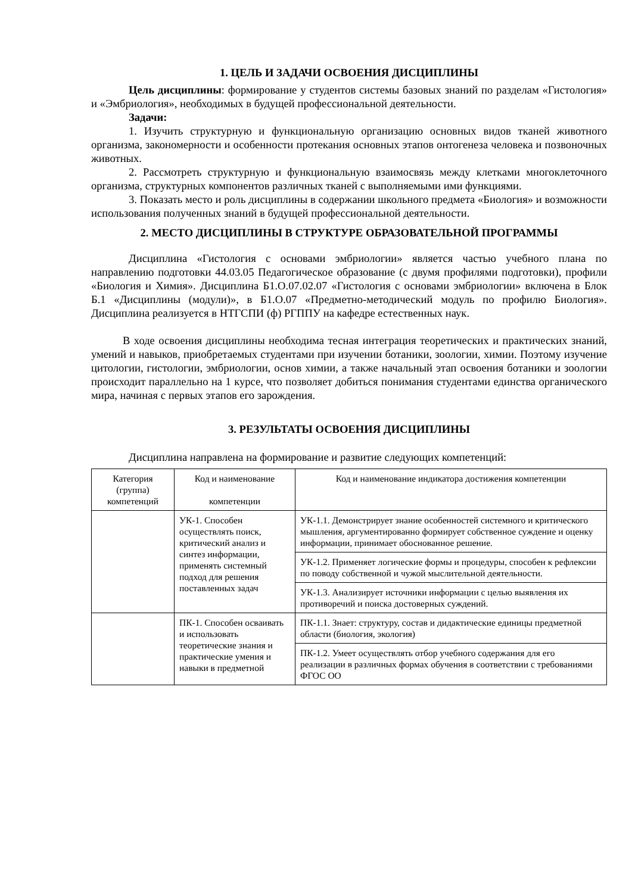1. ЦЕЛЬ И ЗАДАЧИ ОСВОЕНИЯ ДИСЦИПЛИНЫ
Цель дисциплины: формирование у студентов системы базовых знаний по разделам «Гистология» и «Эмбриология», необходимых в будущей профессиональной деятельности.
Задачи:
1. Изучить структурную и функциональную организацию основных видов тканей животного организма, закономерности и особенности протекания основных этапов онтогенеза человека и позвоночных животных.
2. Рассмотреть структурную и функциональную взаимосвязь между клетками многоклеточного организма, структурных компонентов различных тканей с выполняемыми ими функциями.
3. Показать место и роль дисциплины в содержании школьного предмета «Биология» и возможности использования полученных знаний в будущей профессиональной деятельности.
2. МЕСТО ДИСЦИПЛИНЫ В СТРУКТУРЕ ОБРАЗОВАТЕЛЬНОЙ ПРОГРАММЫ
Дисциплина «Гистология с основами эмбриологии» является частью учебного плана по направлению подготовки 44.03.05 Педагогическое образование (с двумя профилями подготовки), профили «Биология и Химия». Дисциплина Б1.О.07.02.07 «Гистология с основами эмбриологии» включена в Блок Б.1 «Дисциплины (модули)», в Б1.О.07 «Предметно-методический модуль по профилю Биология». Дисциплина реализуется в НТГСПИ (ф) РГППУ на кафедре естественных наук.
В ходе освоения дисциплины необходима тесная интеграция теоретических и практических знаний, умений и навыков, приобретаемых студентами при изучении ботаники, зоологии, химии. Поэтому изучение цитологии, гистологии, эмбриологии, основ химии, а также начальный этап освоения ботаники и зоологии происходит параллельно на 1 курсе, что позволяет добиться понимания студентами единства органического мира, начиная с первых этапов его зарождения.
3. РЕЗУЛЬТАТЫ ОСВОЕНИЯ ДИСЦИПЛИНЫ
Дисциплина направлена на формирование и развитие следующих компетенций:
| Категория (группа) компетенций | Код и наименование компетенции | Код и наименование индикатора достижения компетенции |
| --- | --- | --- |
| | УК-1. Способен осуществлять поиск, критический анализ и синтез информации, применять системный подход для решения поставленных задач | УК-1.1. Демонстрирует знание особенностей системного и критического мышления, аргументированно формирует собственное суждение и оценку информации, принимает обоснованное решение. |
| | | УК-1.2. Применяет логические формы и процедуры, способен к рефлексии по поводу собственной и чужой мыслительной деятельности. |
| | | УК-1.3. Анализирует источники информации с целью выявления их противоречий и поиска достоверных суждений. |
| | ПК-1. Способен осваивать и использовать теоретические знания и практические умения и навыки в предметной | ПК-1.1. Знает: структуру, состав и дидактические единицы предметной области (биология, экология) |
| | | ПК-1.2. Умеет осуществлять отбор учебного содержания для его реализации в различных формах обучения в соответствии с требованиями ФГОС ОО |